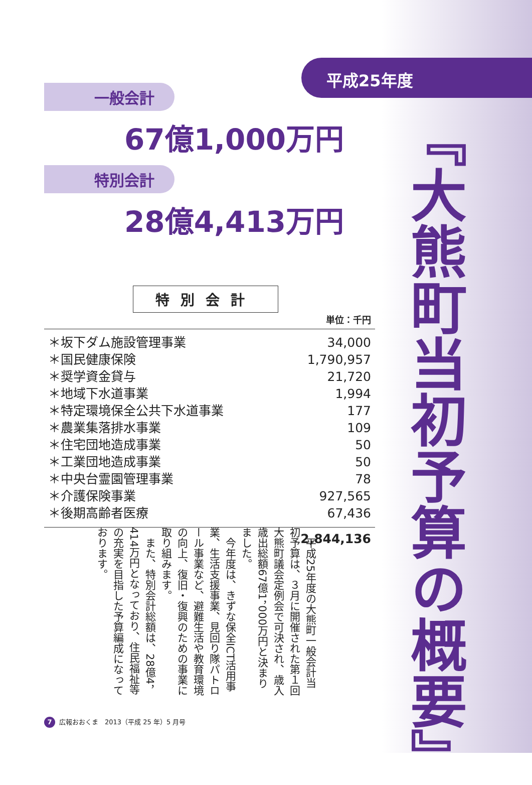平成25年度
『大熊町当初予算の概要』
一般会計
67億1,000万円
特別会計
28億4,413万円
特別会計
単位：千円
| ＊坂下ダム施設管理事業 | 34,000 |
| ＊国民健康保険 | 1,790,957 |
| ＊奨学資金貸与 | 21,720 |
| ＊地域下水道事業 | 1,994 |
| ＊特定環境保全公共下水道事業 | 177 |
| ＊農業集落排水事業 | 109 |
| ＊住宅団地造成事業 | 50 |
| ＊工業団地造成事業 | 50 |
| ＊中央台霊園管理事業 | 78 |
| ＊介護保険事業 | 927,565 |
| ＊後期高齢者医療 | 67,436 |
| | 2,844,136 |
　平成25年度の大熊町一般会計当初予算は、３月に開催された第１回大熊町議会定例会で可決され、歳入歳出総額67億1，000万円と決まりました。
　今年度は、きずな保全ICT活用事業、生活支援事業、見回り隊パトロール事業など、避難生活や教育環境の向上、復旧・復興のための事業に取り組みます。
　また、特別会計総額は、28億4，414万円となっており、住民福祉等の充実を目指した予算編成になっております。
7 広報おおくま　2013（平成 25 年）5 月号